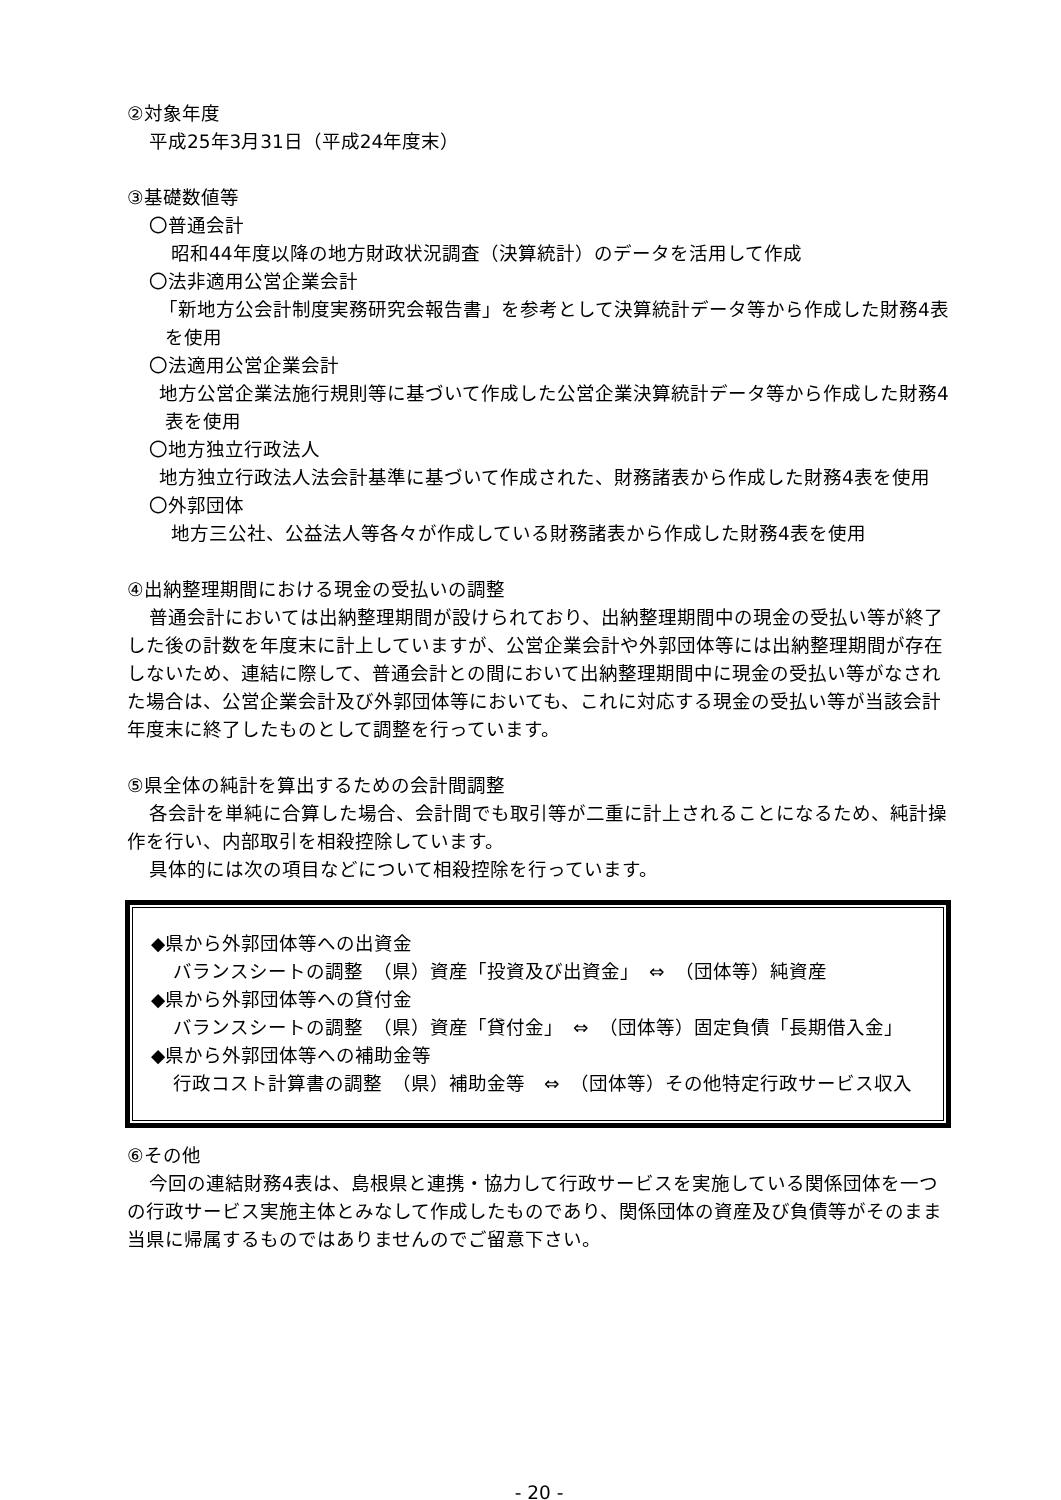②対象年度
平成25年3月31日（平成24年度末）
③基礎数値等
〇普通会計
昭和44年度以降の地方財政状況調査（決算統計）のデータを活用して作成
〇法非適用公営企業会計
「新地方公会計制度実務研究会報告書」を参考として決算統計データ等から作成した財務4表を使用
〇法適用公営企業会計
地方公営企業法施行規則等に基づいて作成した公営企業決算統計データ等から作成した財務4表を使用
〇地方独立行政法人
地方独立行政法人法会計基準に基づいて作成された、財務諸表から作成した財務4表を使用
〇外郭団体
地方三公社、公益法人等各々が作成している財務諸表から作成した財務4表を使用
④出納整理期間における現金の受払いの調整
普通会計においては出納整理期間が設けられており、出納整理期間中の現金の受払い等が終了した後の計数を年度末に計上していますが、公営企業会計や外郭団体等には出納整理期間が存在しないため、連結に際して、普通会計との間において出納整理期間中に現金の受払い等がなされた場合は、公営企業会計及び外郭団体等においても、これに対応する現金の受払い等が当該会計年度末に終了したものとして調整を行っています。
⑤県全体の純計を算出するための会計間調整
各会計を単純に合算した場合、会計間でも取引等が二重に計上されることになるため、純計操作を行い、内部取引を相殺控除しています。
具体的には次の項目などについて相殺控除を行っています。
◆県から外郭団体等への出資金
バランスシートの調整　（県）資産「投資及び出資金」　⇔　（団体等）純資産
◆県から外郭団体等への貸付金
バランスシートの調整　（県）資産「貸付金」　⇔　（団体等）固定負債「長期借入金」
◆県から外郭団体等への補助金等
行政コスト計算書の調整　（県）補助金等　⇔　（団体等）その他特定行政サービス収入
⑥その他
今回の連結財務4表は、島根県と連携・協力して行政サービスを実施している関係団体を一つの行政サービス実施主体とみなして作成したものであり、関係団体の資産及び負債等がそのまま当県に帰属するものではありませんのでご留意下さい。
- 20 -